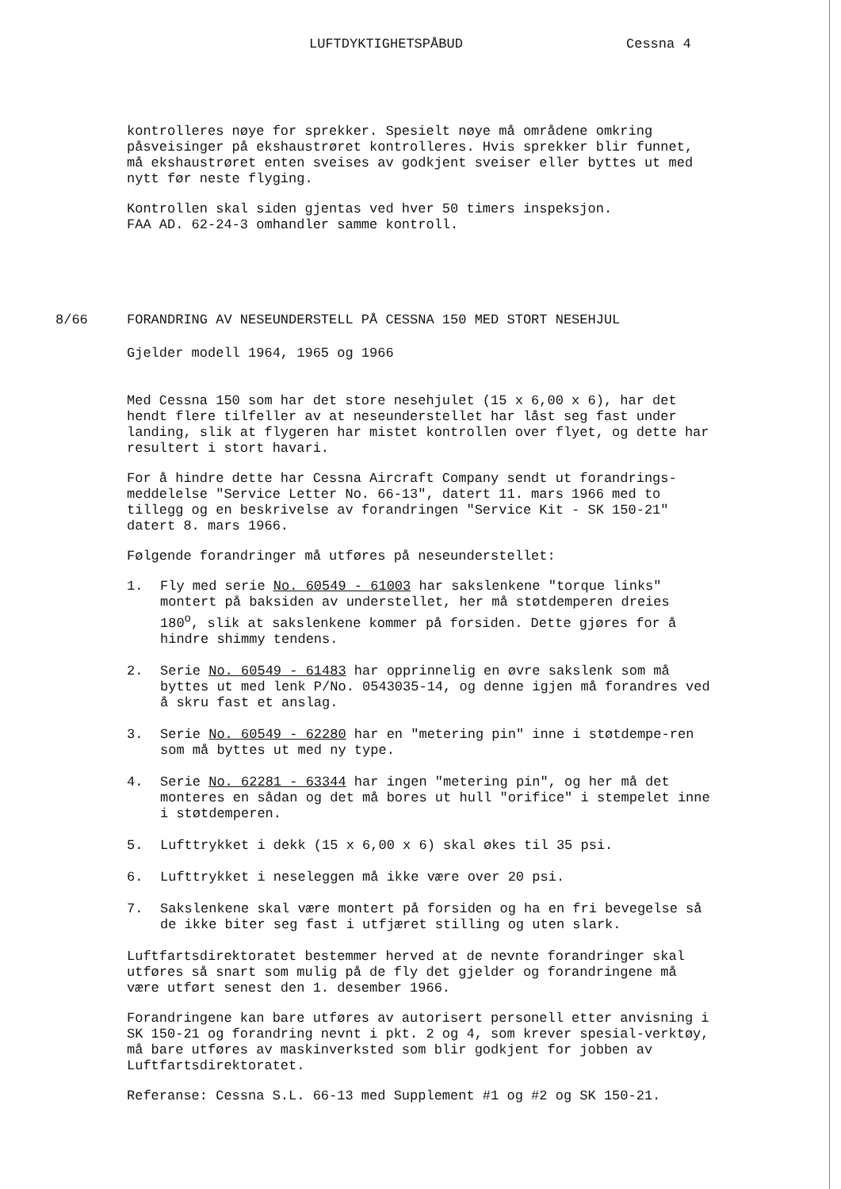LUFTDYKTIGHETSPÅBUD Cessna 4
kontrolleres nøye for sprekker. Spesielt nøye må områdene omkring påsveisinger på ekshaustrøret kontrolleres. Hvis sprekker blir funnet, må ekshaustrøret enten sveises av godkjent sveiser eller byttes ut med nytt før neste flyging.
Kontrollen skal siden gjentas ved hver 50 timers inspeksjon.
FAA AD. 62-24-3 omhandler samme kontroll.
8/66 FORANDRING AV NESEUNDERSTELL PÅ CESSNA 150 MED STORT NESEHJUL
Gjelder modell 1964, 1965 og 1966
Med Cessna 150 som har det store nesehjulet (15 x 6,00 x 6), har det hendt flere tilfeller av at neseunderstellet har låst seg fast under landing, slik at flygeren har mistet kontrollen over flyet, og dette har resultert i stort havari.
For å hindre dette har Cessna Aircraft Company sendt ut forandrings-meddelelse "Service Letter No. 66-13", datert 11. mars 1966 med to tillegg og en beskrivelse av forandringen "Service Kit - SK 150-21" datert 8. mars 1966.
Følgende forandringer må utføres på neseunderstellet:
1. Fly med serie No. 60549 - 61003 har sakslenkene "torque links" montert på baksiden av understellet, her må støtdemperen dreies 180<sup>o</sup>, slik at sakslenkene kommer på forsiden. Dette gjøres for å hindre shimmy tendens.
2. Serie No. 60549 - 61483 har opprinnelig en øvre sakslenk som må byttes ut med lenk P/No. 0543035-14, og denne igjen må forandres ved å skru fast et anslag.
3. Serie No. 60549 - 62280 har en "metering pin" inne i støtdempe-ren som må byttes ut med ny type.
4. Serie No. 62281 - 63344 har ingen "metering pin", og her må det monteres en sådan og det må bores ut hull "orifice" i stempelet inne i støtdemperen.
5. Lufttrykket i dekk (15 x 6,00 x 6) skal økes til 35 psi.
6. Lufttrykket i neseleggen må ikke være over 20 psi.
7. Sakslenkene skal være montert på forsiden og ha en fri bevegelse så de ikke biter seg fast i utfjæret stilling og uten slark.
Luftfartsdirektoratet bestemmer herved at de nevnte forandringer skal utføres så snart som mulig på de fly det gjelder og forandringene må være utført senest den 1. desember 1966.
Forandringene kan bare utføres av autorisert personell etter anvisning i SK 150-21 og forandring nevnt i pkt. 2 og 4, som krever spesial-verktøy, må bare utføres av maskinverksted som blir godkjent for jobben av Luftfartsdirektoratet.
Referanse: Cessna S.L. 66-13 med Supplement #1 og #2 og SK 150-21.